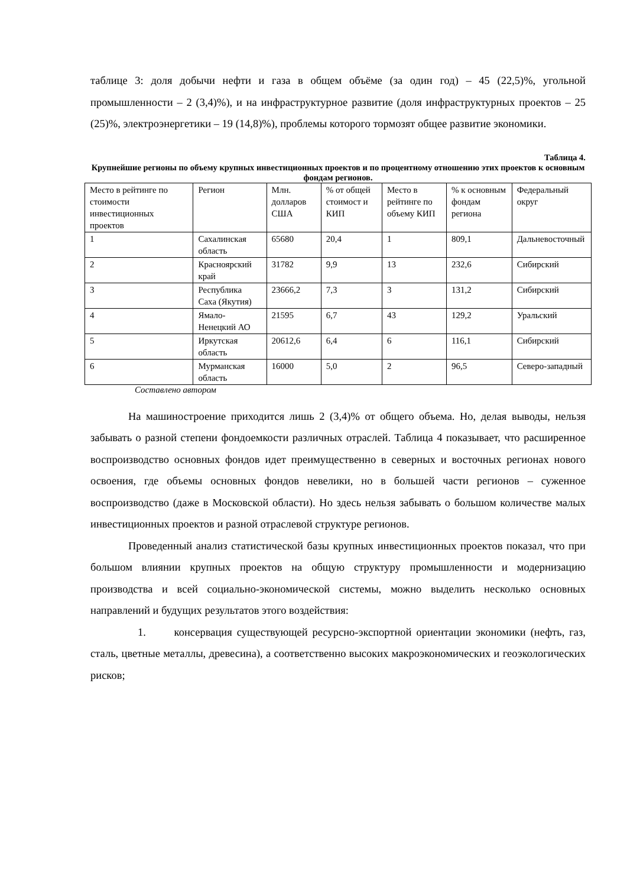таблице 3: доля добычи нефти и газа в общем объёме (за один год) – 45 (22,5)%, угольной промышленности – 2 (3,4)%), и на инфраструктурное развитие (доля инфраструктурных проектов – 25 (25)%, электроэнергетики – 19 (14,8)%), проблемы которого тормозят общее развитие экономики.
Таблица 4.
Крупнейшие регионы по объему крупных инвестиционных проектов и по процентному отношению этих проектов к основным фондам регионов.
| Место в рейтинге по стоимости инвестиционных проектов | Регион | Млн. долларов США | % от общей стоимост и КИП | Место в рейтинге по объему КИП | % к основным фондам региона | Федеральный округ |
| 1 | Сахалинская область | 65680 | 20,4 | 1 | 809,1 | Дальневосточный |
| 2 | Красноярский край | 31782 | 9,9 | 13 | 232,6 | Сибирский |
| 3 | Республика Саха (Якутия) | 23666,2 | 7,3 | 3 | 131,2 | Сибирский |
| 4 | Ямало-Ненецкий АО | 21595 | 6,7 | 43 | 129,2 | Уральский |
| 5 | Иркутская область | 20612,6 | 6,4 | 6 | 116,1 | Сибирский |
| 6 | Мурманская область | 16000 | 5,0 | 2 | 96,5 | Северо-западный |
Составлено автором
На машиностроение приходится лишь 2 (3,4)% от общего объема. Но, делая выводы, нельзя забывать о разной степени фондоемкости различных отраслей. Таблица 4 показывает, что расширенное воспроизводство основных фондов идет преимущественно в северных и восточных регионах нового освоения, где объемы основных фондов невелики, но в большей части регионов – суженное воспроизводство (даже в Московской области). Но здесь нельзя забывать о большом количестве малых инвестиционных проектов и разной отраслевой структуре регионов.
Проведенный анализ статистической базы крупных инвестиционных проектов показал, что при большом влиянии крупных проектов на общую структуру промышленности и модернизацию производства и всей социально-экономической системы, можно выделить несколько основных направлений и будущих результатов этого воздействия:
1. консервация существующей ресурсно-экспортной ориентации экономики (нефть, газ, сталь, цветные металлы, древесина), а соответственно высоких макроэкономических и геоэкологических рисков;